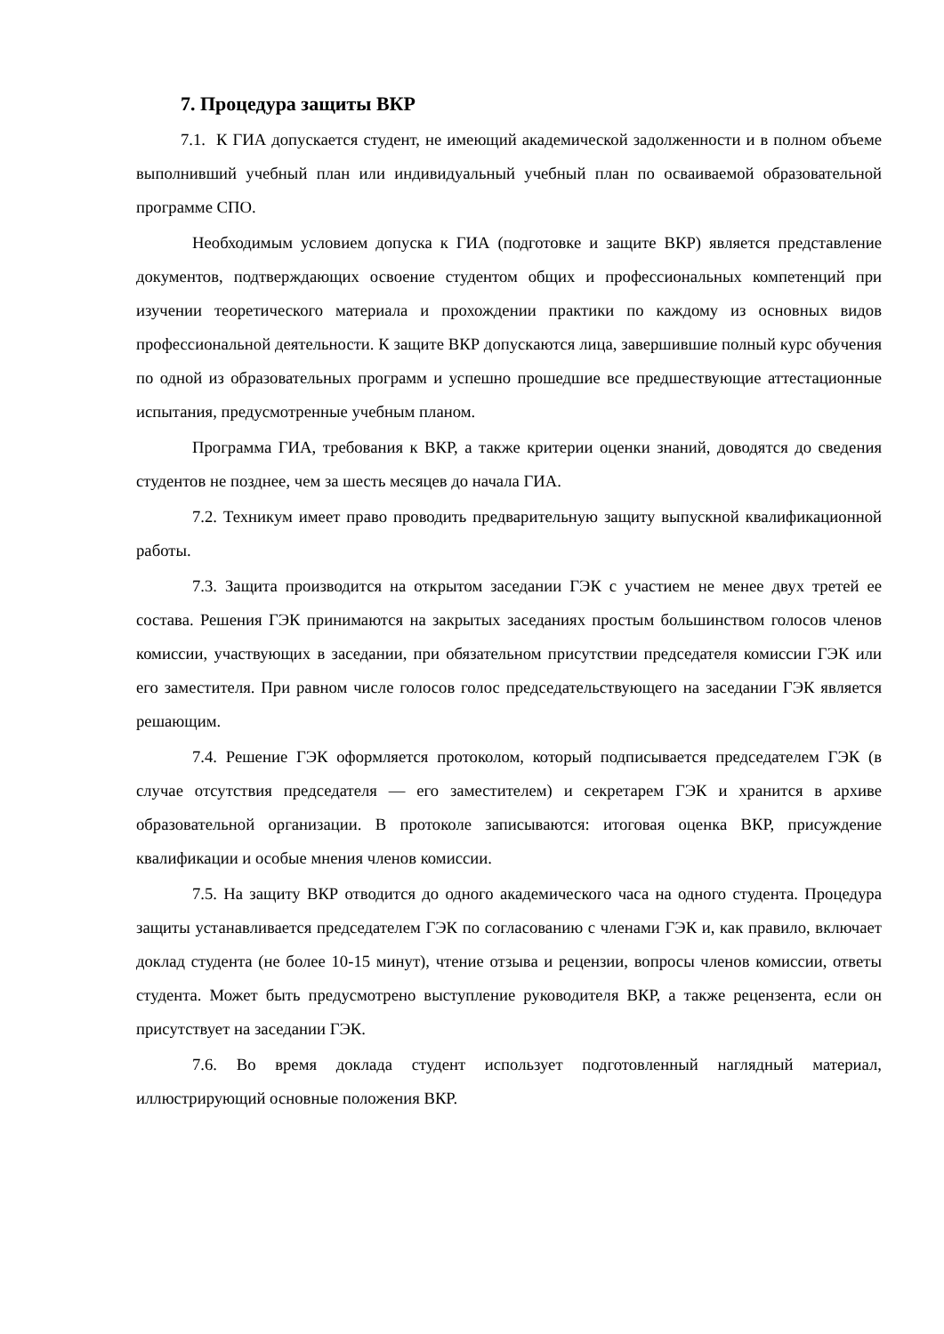7. Процедура защиты ВКР
7.1. К ГИА допускается студент, не имеющий академической задолженности и в полном объеме выполнивший учебный план или индивидуальный учебный план по осваиваемой образовательной программе СПО.
Необходимым условием допуска к ГИА (подготовке и защите ВКР) является представление документов, подтверждающих освоение студентом общих и профессиональных компетенций при изучении теоретического материала и прохождении практики по каждому из основных видов профессиональной деятельности. К защите ВКР допускаются лица, завершившие полный курс обучения по одной из образовательных программ и успешно прошедшие все предшествующие аттестационные испытания, предусмотренные учебным планом.
Программа ГИА, требования к ВКР, а также критерии оценки знаний, доводятся до сведения студентов не позднее, чем за шесть месяцев до начала ГИА.
7.2. Техникум имеет право проводить предварительную защиту выпускной квалификационной работы.
7.3. Защита производится на открытом заседании ГЭК с участием не менее двух третей ее состава. Решения ГЭК принимаются на закрытых заседаниях простым большинством голосов членов комиссии, участвующих в заседании, при обязательном присутствии председателя комиссии ГЭК или его заместителя. При равном числе голосов голос председательствующего на заседании ГЭК является решающим.
7.4. Решение ГЭК оформляется протоколом, который подписывается председателем ГЭК (в случае отсутствия председателя — его заместителем) и секретарем ГЭК и хранится в архиве образовательной организации. В протоколе записываются: итоговая оценка ВКР, присуждение квалификации и особые мнения членов комиссии.
7.5. На защиту ВКР отводится до одного академического часа на одного студента. Процедура защиты устанавливается председателем ГЭК по согласованию с членами ГЭК и, как правило, включает доклад студента (не более 10-15 минут), чтение отзыва и рецензии, вопросы членов комиссии, ответы студента. Может быть предусмотрено выступление руководителя ВКР, а также рецензента, если он присутствует на заседании ГЭК.
7.6. Во время доклада студент использует подготовленный наглядный материал, иллюстрирующий основные положения ВКР.